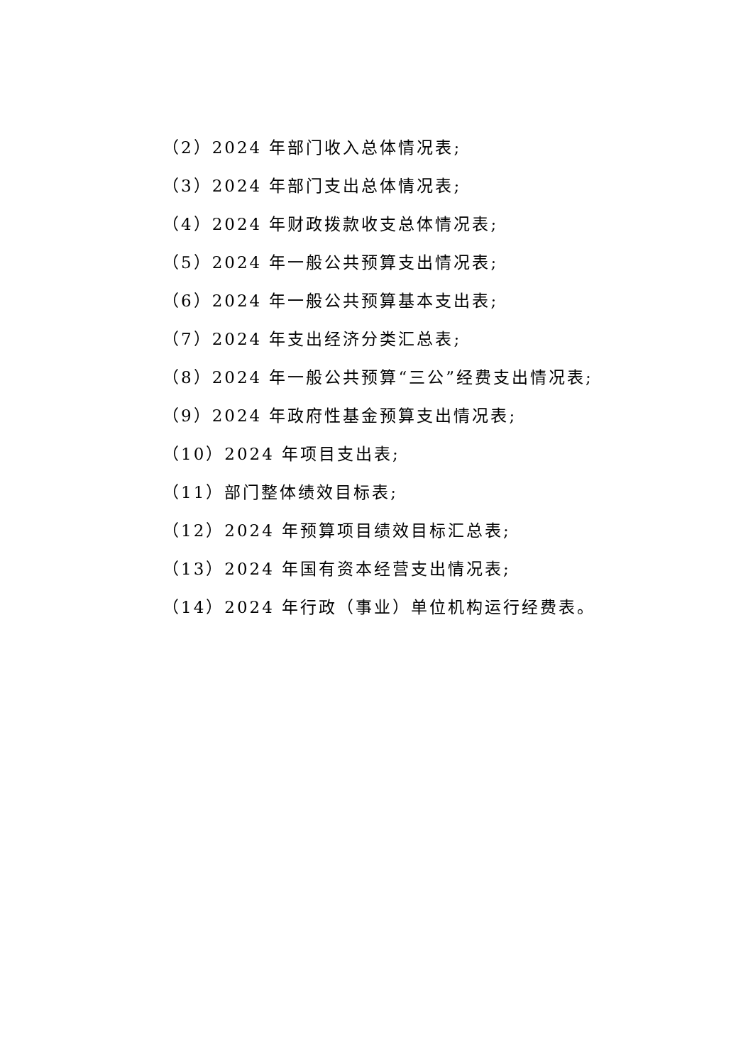（2）2024 年部门收入总体情况表;
（3）2024 年部门支出总体情况表;
（4）2024 年财政拨款收支总体情况表;
（5）2024 年一般公共预算支出情况表;
（6）2024 年一般公共预算基本支出表;
（7）2024 年支出经济分类汇总表;
（8）2024 年一般公共预算“三公”经费支出情况表;
（9）2024 年政府性基金预算支出情况表;
（10）2024 年项目支出表;
（11）部门整体绩效目标表;
（12）2024 年预算项目绩效目标汇总表;
（13）2024 年国有资本经营支出情况表;
（14）2024 年行政（事业）单位机构运行经费表。